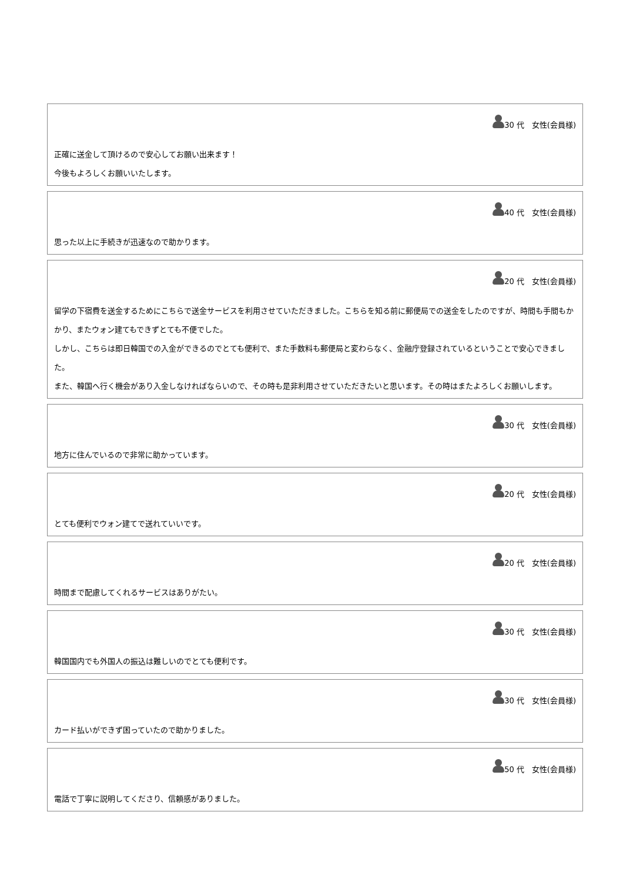30 代　女性(会員様)
正確に送金して頂けるので安心してお願い出来ます！
今後もよろしくお願いいたします。
40 代　女性(会員様)
思った以上に手続きが迅速なので助かります。
20 代　女性(会員様)
留学の下宿費を送金するためにこちらで送金サービスを利用させていただきました。こちらを知る前に郵便局での送金をしたのですが、時間も手間もかかり、またウォン建てもできずとても不便でした。
しかし、こちらは即日韓国での入金ができるのでとても便利で、また手数料も郵便局と変わらなく、金融庁登録されているということで安心できました。
また、韓国へ行く機会があり入金しなければならいので、その時も是非利用させていただきたいと思います。その時はまたよろしくお願いします。
30 代　女性(会員様)
地方に住んでいるので非常に助かっています。
20 代　女性(会員様)
とても便利でウォン建てで送れていいです。
20 代　女性(会員様)
時間まで配慮してくれるサービスはありがたい。
30 代　女性(会員様)
韓国国内でも外国人の振込は難しいのでとても便利です。
30 代　女性(会員様)
カード払いができず困っていたので助かりました。
50 代　女性(会員様)
電話で丁寧に説明してくださり、信頼感がありました。